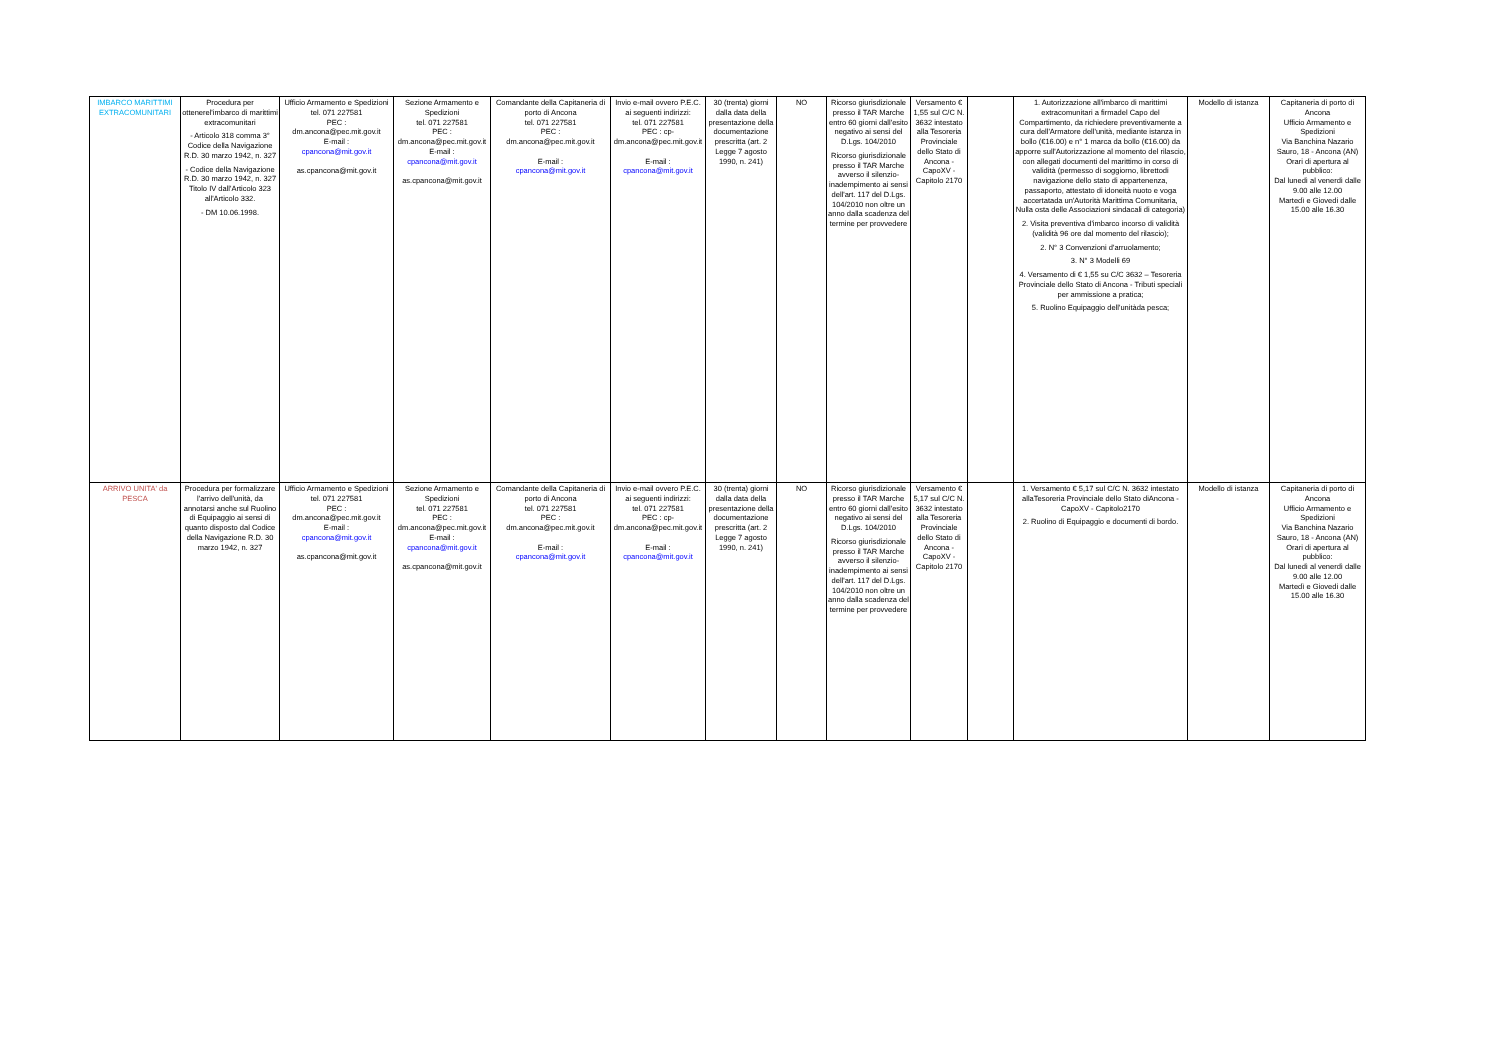| IMBARCO MARITTIMI EXTRACOMUNITARI | Procedura per ottenerel'imbarco di marittimi extracomunitari - Articolo 318 comma 3° Codice della Navigazione R.D. 30 marzo 1942, n. 327 - Codice della Navigazione R.D. 30 marzo 1942, n. 327 Titolo IV dall'Articolo 323 all'Articolo 332. - DM 10.06.1998. | Ufficio Armamento e Spedizioni tel. 071 227581 PEC : dm.ancona@pec.mit.gov.it E-mail : cpancona@mit.gov.it as.cpancona@mit.gov.it | Sezione Armamento e Spedizioni tel. 071 227581 PEC : dm.ancona@pec.mit.gov.it E-mail : cpancona@mit.gov.it as.cpancona@mit.gov.it | Comandante della Capitaneria di porto di Ancona tel. 071 227581 PEC : dm.ancona@pec.mit.gov.it E-mail : cpancona@mit.gov.it | Invio e-mail ovvero P.E.C. ai seguenti indirizzi: tel. 071 227581 PEC : cp-dm.ancona@pec.mit.gov.it E-mail : cpancona@mit.gov.it | 30 (trenta) giorni dalla data della presentazione della documentazione prescritta (art. 2 Legge 7 agosto 1990, n. 241) | NO | Ricorso giurisdizionale presso il TAR Marche entro 60 giorni dall'esito negativo ai sensi del D.Lgs. 104/2010 Ricorso giurisdizionale presso il TAR Marche avverso il silenzio-inadempimento ai sensi dell'art. 117 del D.Lgs. 104/2010 non oltre un anno dalla scadenza del termine per provvedere | Versamento € 1,55 sul C/C N. 3632 intestato alla Tesoreria Provinciale dello Stato di Ancona - CapoXV - Capitolo 2170 | | 1. Autorizzazione all'imbarco di marittimi extracomunitari a firmadel Capo del Compartimento, da richiedere preventivamente a cura dell'Armatore dell'unità, mediante istanza in bollo (€16.00) e n° 1 marca da bollo (€16.00) da apporre sull'Autorizzazione al momento del rilascio, con allegati documenti del marittimo in corso di validità (permesso di soggiorno, librettodi navigazione dello stato di appartenenza, passaporto, attestato di idoneità nuoto e voga accertatada un'Autorità Marittima Comunitaria, Nulla osta delle Associazioni sindacali di categoria) 2. Visita preventiva d'imbarco incorso di validità (validità 96 ore dal momento del rilascio); 2. N° 3 Convenzioni d'arruolamento; 3. N° 3 Modelli 69 4. Versamento di € 1,55 su C/C 3632 – Tesoreria Provinciale dello Stato di Ancona - Tributi speciali per ammissione a pratica; 5. Ruolino Equipaggio dell'unitàda pesca; | Modello di istanza | Capitaneria di porto di Ancona Ufficio Armamento e Spedizioni Via Banchina Nazario Sauro, 18 - Ancona (AN) Orari di apertura al pubblico: Dal lunedì al venerdì dalle 9.00 alle 12.00 Martedì e Giovedi dalle 15.00 alle 16.30 |
| ARRIVO UNITA' da PESCA | Procedura per formalizzare l'arrivo dell'unità, da annotarsi anche sul Ruolino di Equipaggio ai sensi di quanto disposto dal Codice della Navigazione R.D. 30 marzo 1942, n. 327 | Ufficio Armamento e Spedizioni tel. 071 227581 PEC : dm.ancona@pec.mit.gov.it E-mail : cpancona@mit.gov.it as.cpancona@mit.gov.it | Sezione Armamento e Spedizioni tel. 071 227581 PEC : dm.ancona@pec.mit.gov.it E-mail : cpancona@mit.gov.it as.cpancona@mit.gov.it | Comandante della Capitaneria di porto di Ancona tel. 071 227581 PEC : dm.ancona@pec.mit.gov.it E-mail : cpancona@mit.gov.it | Invio e-mail ovvero P.E.C. ai seguenti indirizzi: tel. 071 227581 PEC : cp-dm.ancona@pec.mit.gov.it E-mail : cpancona@mit.gov.it | 30 (trenta) giorni dalla data della presentazione della documentazione prescritta (art. 2 Legge 7 agosto 1990, n. 241) | NO | Ricorso giurisdizionale presso il TAR Marche entro 60 giorni dall'esito negativo ai sensi del D.Lgs. 104/2010 Ricorso giurisdizionale presso il TAR Marche avverso il silenzio-inadempimento ai sensi dell'art. 117 del D.Lgs. 104/2010 non oltre un anno dalla scadenza del termine per provvedere | Versamento € 5,17 sul C/C N. 3632 intestato alla Tesoreria Provinciale dello Stato di Ancona - CapoXV - Capitolo 2170 | | 1. Versamento € 5,17 sul C/C N. 3632 intestato allaTesoreria Provinciale dello Stato diAncona - CapoXV - Capitolo2170 2. Ruolino di Equipaggio e documenti di bordo. | Modello di istanza | Capitaneria di porto di Ancona Ufficio Armamento e Spedizioni Via Banchina Nazario Sauro, 18 - Ancona (AN) Orari di apertura al pubblico: Dal lunedì al venerdì dalle 9.00 alle 12.00 Martedì e Giovedi dalle 15.00 alle 16.30 |